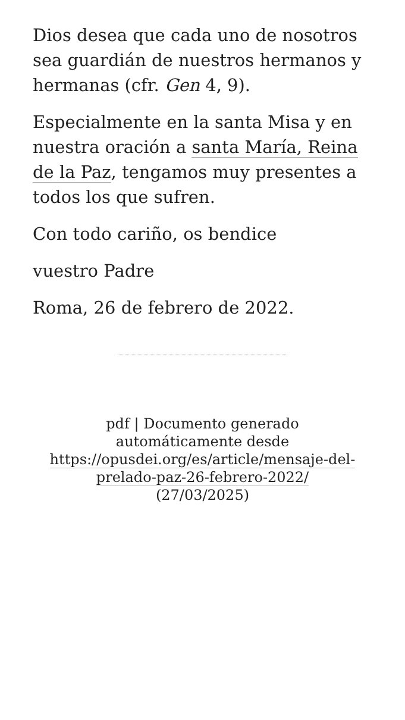Dios desea que cada uno de nosotros sea guardián de nuestros hermanos y hermanas (cfr. Gen 4, 9).
Especialmente en la santa Misa y en nuestra oración a santa María, Reina de la Paz, tengamos muy presentes a todos los que sufren.
Con todo cariño, os bendice
vuestro Padre
Roma, 26 de febrero de 2022.
pdf | Documento generado automáticamente desde https://opusdei.org/es/article/mensaje-del-prelado-paz-26-febrero-2022/ (27/03/2025)